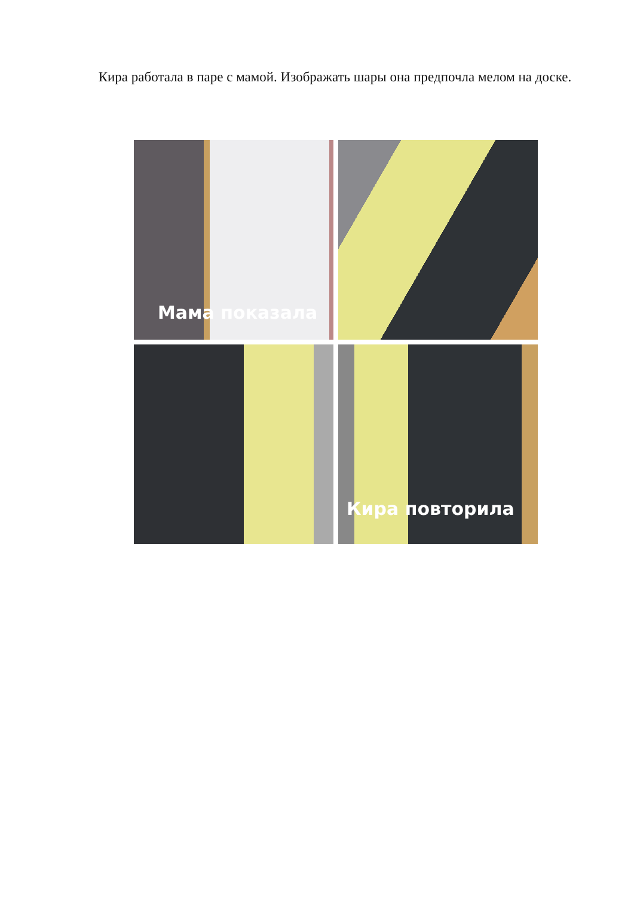Кира работала в паре с мамой. Изображать шары она предпочла мелом на доске.
Мама показала
Кира повторила